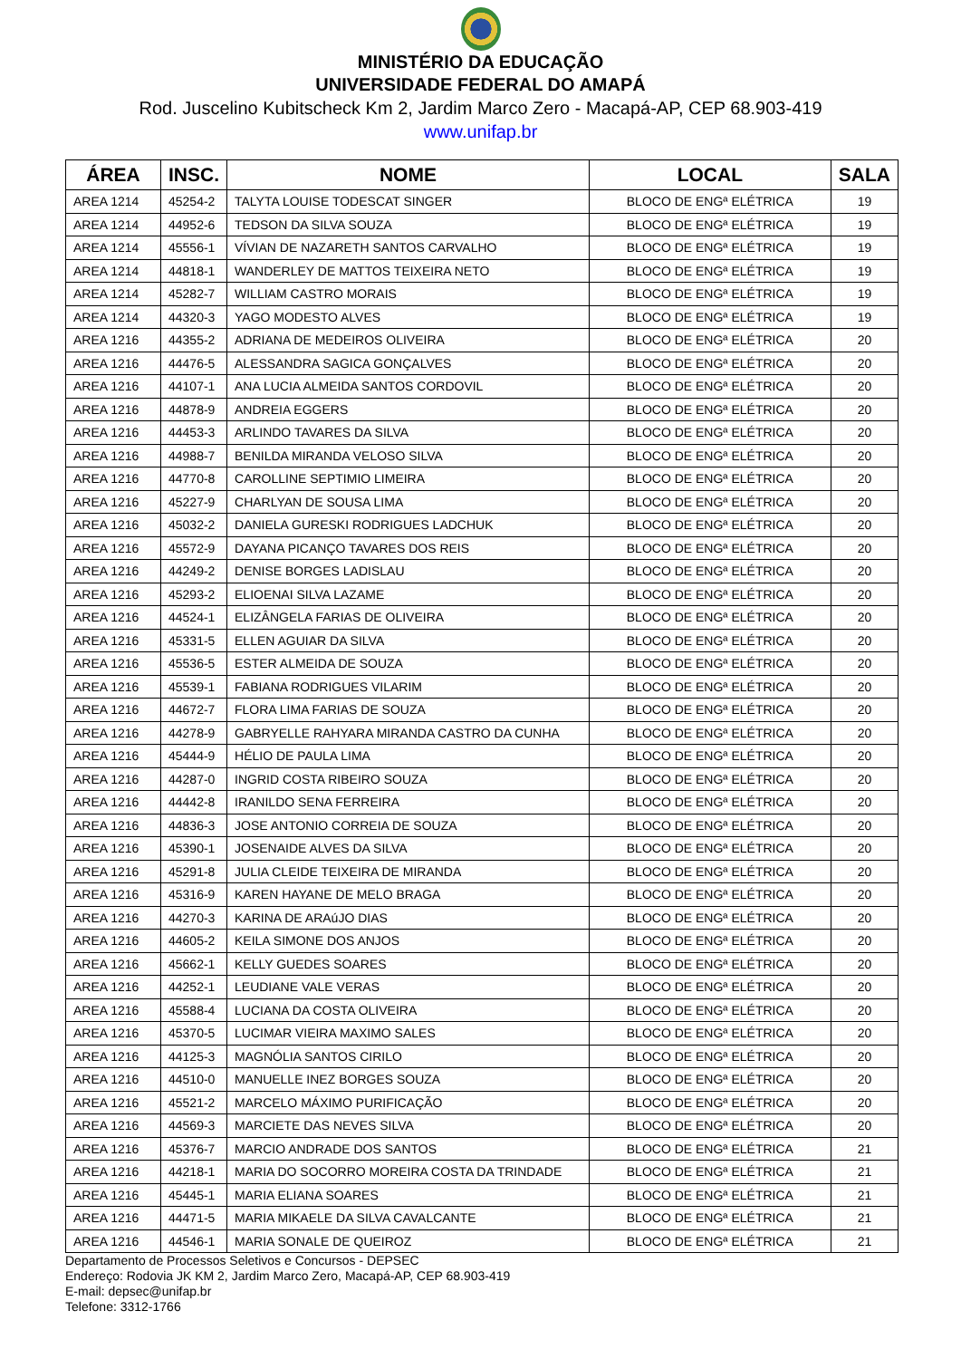MINISTÉRIO DA EDUCAÇÃO
UNIVERSIDADE FEDERAL DO AMAPÁ
Rod. Juscelino Kubitscheck Km 2, Jardim Marco Zero - Macapá-AP, CEP 68.903-419
www.unifap.br
| ÁREA | INSC. | NOME | LOCAL | SALA |
| --- | --- | --- | --- | --- |
| AREA 1214 | 45254-2 | TALYTA LOUISE TODESCAT SINGER | BLOCO DE ENGª ELÉTRICA | 19 |
| AREA 1214 | 44952-6 | TEDSON DA SILVA SOUZA | BLOCO DE ENGª ELÉTRICA | 19 |
| AREA 1214 | 45556-1 | VÍVIAN DE NAZARETH SANTOS CARVALHO | BLOCO DE ENGª ELÉTRICA | 19 |
| AREA 1214 | 44818-1 | WANDERLEY DE MATTOS TEIXEIRA NETO | BLOCO DE ENGª ELÉTRICA | 19 |
| AREA 1214 | 45282-7 | WILLIAM CASTRO MORAIS | BLOCO DE ENGª ELÉTRICA | 19 |
| AREA 1214 | 44320-3 | YAGO MODESTO ALVES | BLOCO DE ENGª ELÉTRICA | 19 |
| AREA 1216 | 44355-2 | ADRIANA DE MEDEIROS OLIVEIRA | BLOCO DE ENGª ELÉTRICA | 20 |
| AREA 1216 | 44476-5 | ALESSANDRA SAGICA GONÇALVES | BLOCO DE ENGª ELÉTRICA | 20 |
| AREA 1216 | 44107-1 | ANA LUCIA ALMEIDA SANTOS CORDOVIL | BLOCO DE ENGª ELÉTRICA | 20 |
| AREA 1216 | 44878-9 | ANDREIA EGGERS | BLOCO DE ENGª ELÉTRICA | 20 |
| AREA 1216 | 44453-3 | ARLINDO TAVARES DA SILVA | BLOCO DE ENGª ELÉTRICA | 20 |
| AREA 1216 | 44988-7 | BENILDA MIRANDA VELOSO SILVA | BLOCO DE ENGª ELÉTRICA | 20 |
| AREA 1216 | 44770-8 | CAROLLINE SEPTIMIO LIMEIRA | BLOCO DE ENGª ELÉTRICA | 20 |
| AREA 1216 | 45227-9 | CHARLYAN DE SOUSA LIMA | BLOCO DE ENGª ELÉTRICA | 20 |
| AREA 1216 | 45032-2 | DANIELA GURESKI RODRIGUES LADCHUK | BLOCO DE ENGª ELÉTRICA | 20 |
| AREA 1216 | 45572-9 | DAYANA PICANÇO TAVARES DOS REIS | BLOCO DE ENGª ELÉTRICA | 20 |
| AREA 1216 | 44249-2 | DENISE BORGES LADISLAU | BLOCO DE ENGª ELÉTRICA | 20 |
| AREA 1216 | 45293-2 | ELIOENAI SILVA LAZAME | BLOCO DE ENGª ELÉTRICA | 20 |
| AREA 1216 | 44524-1 | ELIZÂNGELA FARIAS DE OLIVEIRA | BLOCO DE ENGª ELÉTRICA | 20 |
| AREA 1216 | 45331-5 | ELLEN AGUIAR DA SILVA | BLOCO DE ENGª ELÉTRICA | 20 |
| AREA 1216 | 45536-5 | ESTER ALMEIDA DE SOUZA | BLOCO DE ENGª ELÉTRICA | 20 |
| AREA 1216 | 45539-1 | FABIANA RODRIGUES VILARIM | BLOCO DE ENGª ELÉTRICA | 20 |
| AREA 1216 | 44672-7 | FLORA LIMA FARIAS DE SOUZA | BLOCO DE ENGª ELÉTRICA | 20 |
| AREA 1216 | 44278-9 | GABRYELLE RAHYARA MIRANDA CASTRO DA CUNHA | BLOCO DE ENGª ELÉTRICA | 20 |
| AREA 1216 | 45444-9 | HÉLIO DE PAULA LIMA | BLOCO DE ENGª ELÉTRICA | 20 |
| AREA 1216 | 44287-0 | INGRID COSTA RIBEIRO SOUZA | BLOCO DE ENGª ELÉTRICA | 20 |
| AREA 1216 | 44442-8 | IRANILDO SENA FERREIRA | BLOCO DE ENGª ELÉTRICA | 20 |
| AREA 1216 | 44836-3 | JOSE ANTONIO CORREIA DE SOUZA | BLOCO DE ENGª ELÉTRICA | 20 |
| AREA 1216 | 45390-1 | JOSENAIDE ALVES DA SILVA | BLOCO DE ENGª ELÉTRICA | 20 |
| AREA 1216 | 45291-8 | JULIA CLEIDE TEIXEIRA DE MIRANDA | BLOCO DE ENGª ELÉTRICA | 20 |
| AREA 1216 | 45316-9 | KAREN HAYANE DE MELO BRAGA | BLOCO DE ENGª ELÉTRICA | 20 |
| AREA 1216 | 44270-3 | KARINA DE ARAúJO DIAS | BLOCO DE ENGª ELÉTRICA | 20 |
| AREA 1216 | 44605-2 | KEILA SIMONE DOS ANJOS | BLOCO DE ENGª ELÉTRICA | 20 |
| AREA 1216 | 45662-1 | KELLY GUEDES SOARES | BLOCO DE ENGª ELÉTRICA | 20 |
| AREA 1216 | 44252-1 | LEUDIANE VALE VERAS | BLOCO DE ENGª ELÉTRICA | 20 |
| AREA 1216 | 45588-4 | LUCIANA DA COSTA OLIVEIRA | BLOCO DE ENGª ELÉTRICA | 20 |
| AREA 1216 | 45370-5 | LUCIMAR VIEIRA MAXIMO SALES | BLOCO DE ENGª ELÉTRICA | 20 |
| AREA 1216 | 44125-3 | MAGNÓLIA SANTOS CIRILO | BLOCO DE ENGª ELÉTRICA | 20 |
| AREA 1216 | 44510-0 | MANUELLE INEZ BORGES SOUZA | BLOCO DE ENGª ELÉTRICA | 20 |
| AREA 1216 | 45521-2 | MARCELO MÁXIMO PURIFICAÇÃO | BLOCO DE ENGª ELÉTRICA | 20 |
| AREA 1216 | 44569-3 | MARCIETE DAS NEVES SILVA | BLOCO DE ENGª ELÉTRICA | 20 |
| AREA 1216 | 45376-7 | MARCIO ANDRADE DOS SANTOS | BLOCO DE ENGª ELÉTRICA | 21 |
| AREA 1216 | 44218-1 | MARIA DO SOCORRO MOREIRA COSTA DA TRINDADE | BLOCO DE ENGª ELÉTRICA | 21 |
| AREA 1216 | 45445-1 | MARIA ELIANA SOARES | BLOCO DE ENGª ELÉTRICA | 21 |
| AREA 1216 | 44471-5 | MARIA MIKAELE DA SILVA CAVALCANTE | BLOCO DE ENGª ELÉTRICA | 21 |
| AREA 1216 | 44546-1 | MARIA SONALE DE QUEIROZ | BLOCO DE ENGª ELÉTRICA | 21 |
Departamento de Processos Seletivos e Concursos - DEPSEC
Endereço: Rodovia JK KM 2, Jardim Marco Zero, Macapá-AP, CEP 68.903-419
E-mail: depsec@unifap.br
Telefone: 3312-1766